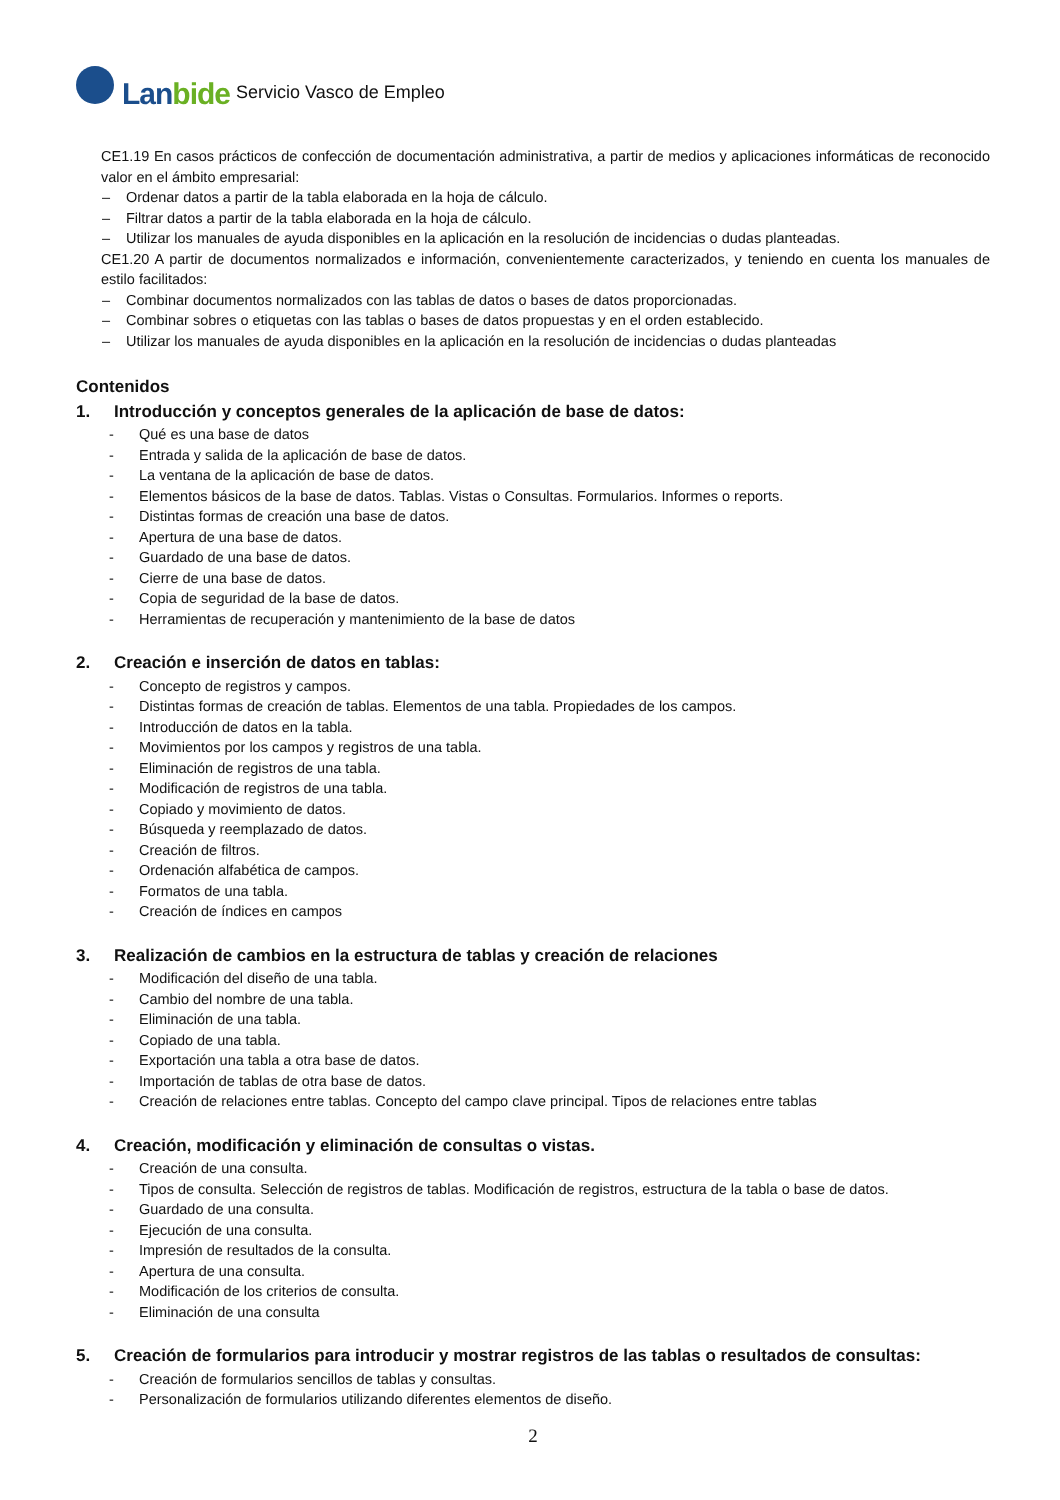Lanbide
Servicio Vasco de Empleo
CE1.19 En casos prácticos de confección de documentación administrativa, a partir de medios y aplicaciones informáticas de reconocido valor en el ámbito empresarial:
– Ordenar datos a partir de la tabla elaborada en la hoja de cálculo.
– Filtrar datos a partir de la tabla elaborada en la hoja de cálculo.
– Utilizar los manuales de ayuda disponibles en la aplicación en la resolución de incidencias o dudas planteadas.
CE1.20 A partir de documentos normalizados e información, convenientemente caracterizados, y teniendo en cuenta los manuales de estilo facilitados:
– Combinar documentos normalizados con las tablas de datos o bases de datos proporcionadas.
– Combinar sobres o etiquetas con las tablas o bases de datos propuestas y en el orden establecido.
– Utilizar los manuales de ayuda disponibles en la aplicación en la resolución de incidencias o dudas planteadas
Contenidos
1. Introducción y conceptos generales de la aplicación de base de datos:
- Qué es una base de datos
- Entrada y salida de la aplicación de base de datos.
- La ventana de la aplicación de base de datos.
- Elementos básicos de la base de datos. Tablas. Vistas o Consultas. Formularios. Informes o reports.
- Distintas formas de creación una base de datos.
- Apertura de una base de datos.
- Guardado de una base de datos.
- Cierre de una base de datos.
- Copia de seguridad de la base de datos.
- Herramientas de recuperación y mantenimiento de la base de datos
2. Creación e inserción de datos en tablas:
- Concepto de registros y campos.
- Distintas formas de creación de tablas. Elementos de una tabla. Propiedades de los campos.
- Introducción de datos en la tabla.
- Movimientos por los campos y registros de una tabla.
- Eliminación de registros de una tabla.
- Modificación de registros de una tabla.
- Copiado y movimiento de datos.
- Búsqueda y reemplazado de datos.
- Creación de filtros.
- Ordenación alfabética de campos.
- Formatos de una tabla.
- Creación de índices en campos
3. Realización de cambios en la estructura de tablas y creación de relaciones
- Modificación del diseño de una tabla.
- Cambio del nombre de una tabla.
- Eliminación de una tabla.
- Copiado de una tabla.
- Exportación una tabla a otra base de datos.
- Importación de tablas de otra base de datos.
- Creación de relaciones entre tablas. Concepto del campo clave principal. Tipos de relaciones entre tablas
4. Creación, modificación y eliminación de consultas o vistas.
- Creación de una consulta.
- Tipos de consulta. Selección de registros de tablas. Modificación de registros, estructura de la tabla o base de datos.
- Guardado de una consulta.
- Ejecución de una consulta.
- Impresión de resultados de la consulta.
- Apertura de una consulta.
- Modificación de los criterios de consulta.
- Eliminación de una consulta
5. Creación de formularios para introducir y mostrar registros de las tablas o resultados de consultas:
- Creación de formularios sencillos de tablas y consultas.
- Personalización de formularios utilizando diferentes elementos de diseño.
2